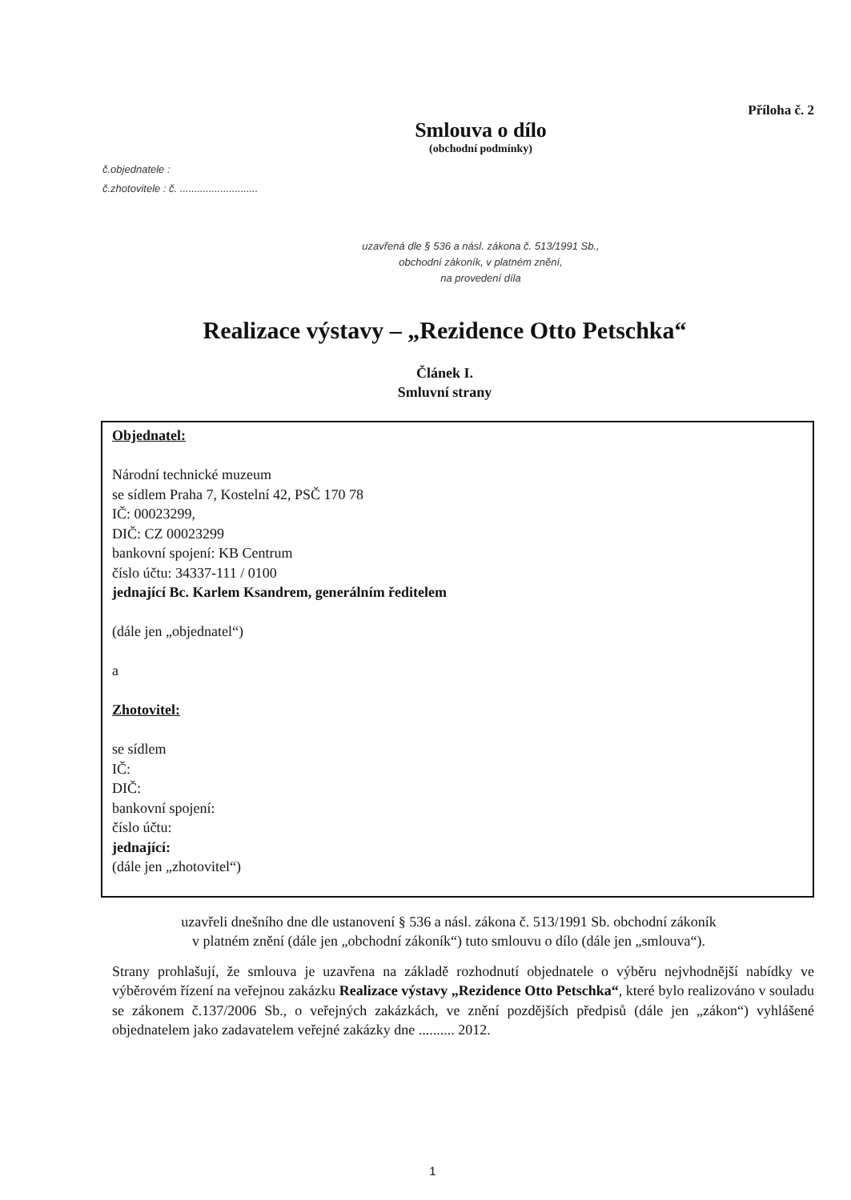Příloha č. 2
Smlouva o dílo
(obchodní podmínky)
č.objednatele :
č.zhotovitele : č. ...........................
uzavřená dle § 536 a násl. zákona č. 513/1991 Sb.,
obchodní zákoník, v platném znění,
na provedení díla
Realizace výstavy – „Rezidence Otto Petschka“
Článek I.
Smluvní strany
Objednatel:
Národní technické muzeum
se sídlem Praha 7, Kostelní 42, PSČ 170 78
IČ: 00023299,
DIČ: CZ 00023299
bankovní spojení: KB Centrum
číslo účtu: 34337-111 / 0100
jednající Bc. Karlem Ksandrem, generálním ředitelem
(dále jen „objednatel“)
a
Zhotovitel:
se sídlem
IČ:
DIČ:
bankovní spojení:
číslo účtu:
jednající:
(dále jen „zhotovitel“)
uzavřeli dnešního dne dle ustanovení § 536 a násl. zákona č. 513/1991 Sb. obchodní zákoník
v platném znění (dále jen „obchodní zákoník“) tuto smlouvu o dílo (dále jen „smlouva“).
Strany prohlašují, že smlouva je uzavřena na základě rozhodnutí objednatele o výběru nejvhodnější nabídky ve výběrovém řízení na veřejnou zakázku Realizace výstavy „Rezidence Otto Petschka“, které bylo realizováno v souladu se zákonem č.137/2006 Sb., o veřejných zakázkách, ve znění pozdějších předpisů (dále jen „zákon“) vyhlášené objednatelem jako zadavatelem veřejné zakázky dne .......... 2012.
1